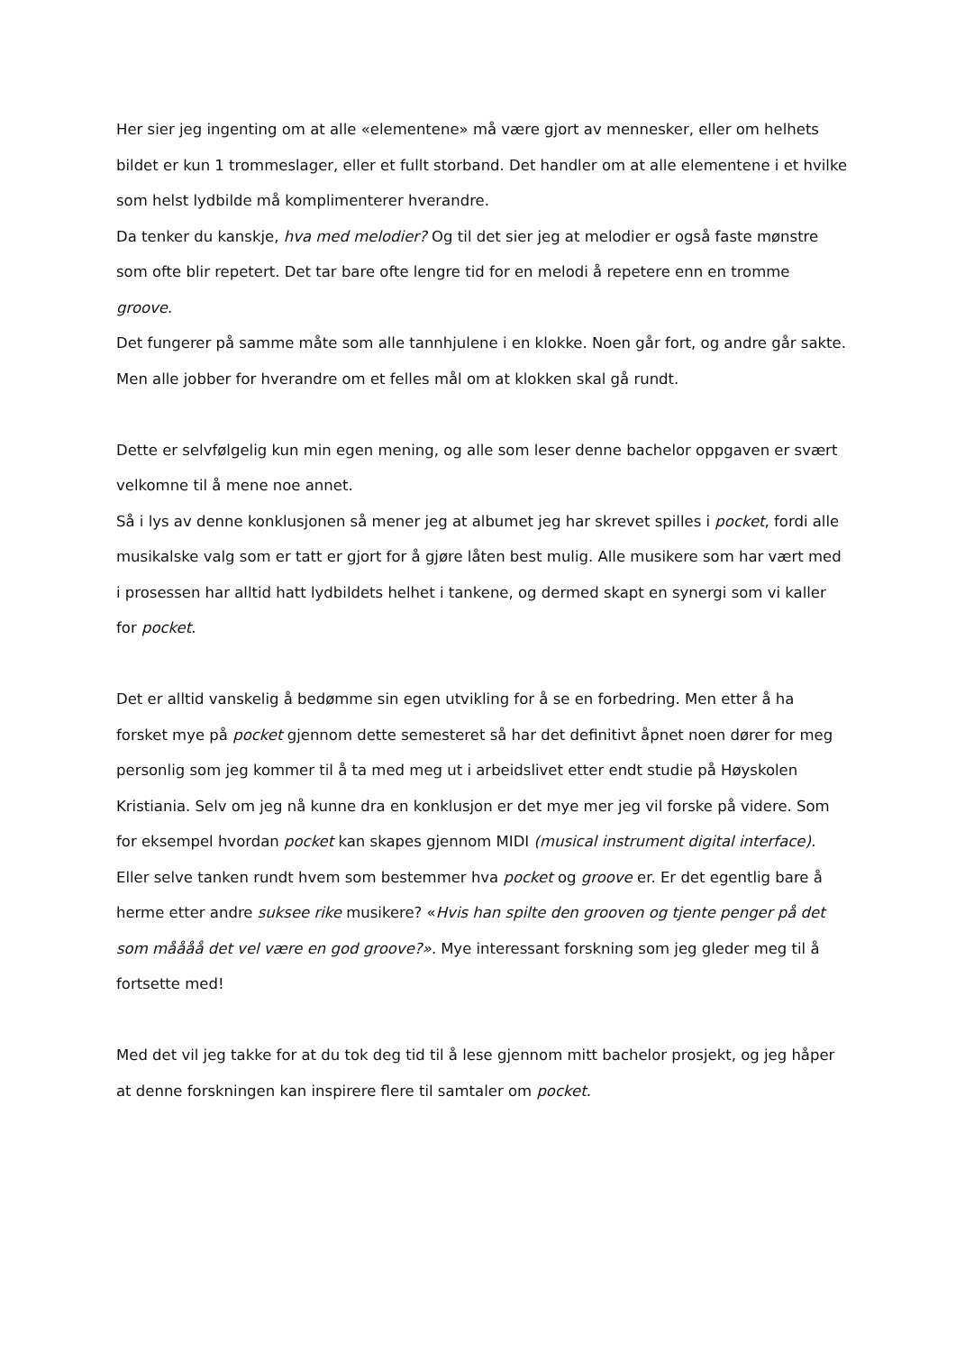Her sier jeg ingenting om at alle «elementene» må være gjort av mennesker, eller om helhets bildet er kun 1 trommeslager, eller et fullt storband. Det handler om at alle elementene i et hvilke som helst lydbilde må komplimenterer hverandre.
Da tenker du kanskje, hva med melodier? Og til det sier jeg at melodier er også faste mønstre som ofte blir repetert. Det tar bare ofte lengre tid for en melodi å repetere enn en tromme groove.
Det fungerer på samme måte som alle tannhjulene i en klokke. Noen går fort, og andre går sakte. Men alle jobber for hverandre om et felles mål om at klokken skal gå rundt.
Dette er selvfølgelig kun min egen mening, og alle som leser denne bachelor oppgaven er svært velkomne til å mene noe annet.
Så i lys av denne konklusjonen så mener jeg at albumet jeg har skrevet spilles i pocket, fordi alle musikalske valg som er tatt er gjort for å gjøre låten best mulig. Alle musikere som har vært med i prosessen har alltid hatt lydbildets helhet i tankene, og dermed skapt en synergi som vi kaller for pocket.
Det er alltid vanskelig å bedømme sin egen utvikling for å se en forbedring. Men etter å ha forsket mye på pocket gjennom dette semesteret så har det definitivt åpnet noen dører for meg personlig som jeg kommer til å ta med meg ut i arbeidslivet etter endt studie på Høyskolen Kristiania. Selv om jeg nå kunne dra en konklusjon er det mye mer jeg vil forske på videre. Som for eksempel hvordan pocket kan skapes gjennom MIDI (musical instrument digital interface).
Eller selve tanken rundt hvem som bestemmer hva pocket og groove er. Er det egentlig bare å herme etter andre suksee rike musikere? «Hvis han spilte den grooven og tjente penger på det som måååå det vel være en god groove?». Mye interessant forskning som jeg gleder meg til å fortsette med!
Med det vil jeg takke for at du tok deg tid til å lese gjennom mitt bachelor prosjekt, og jeg håper at denne forskningen kan inspirere flere til samtaler om pocket.